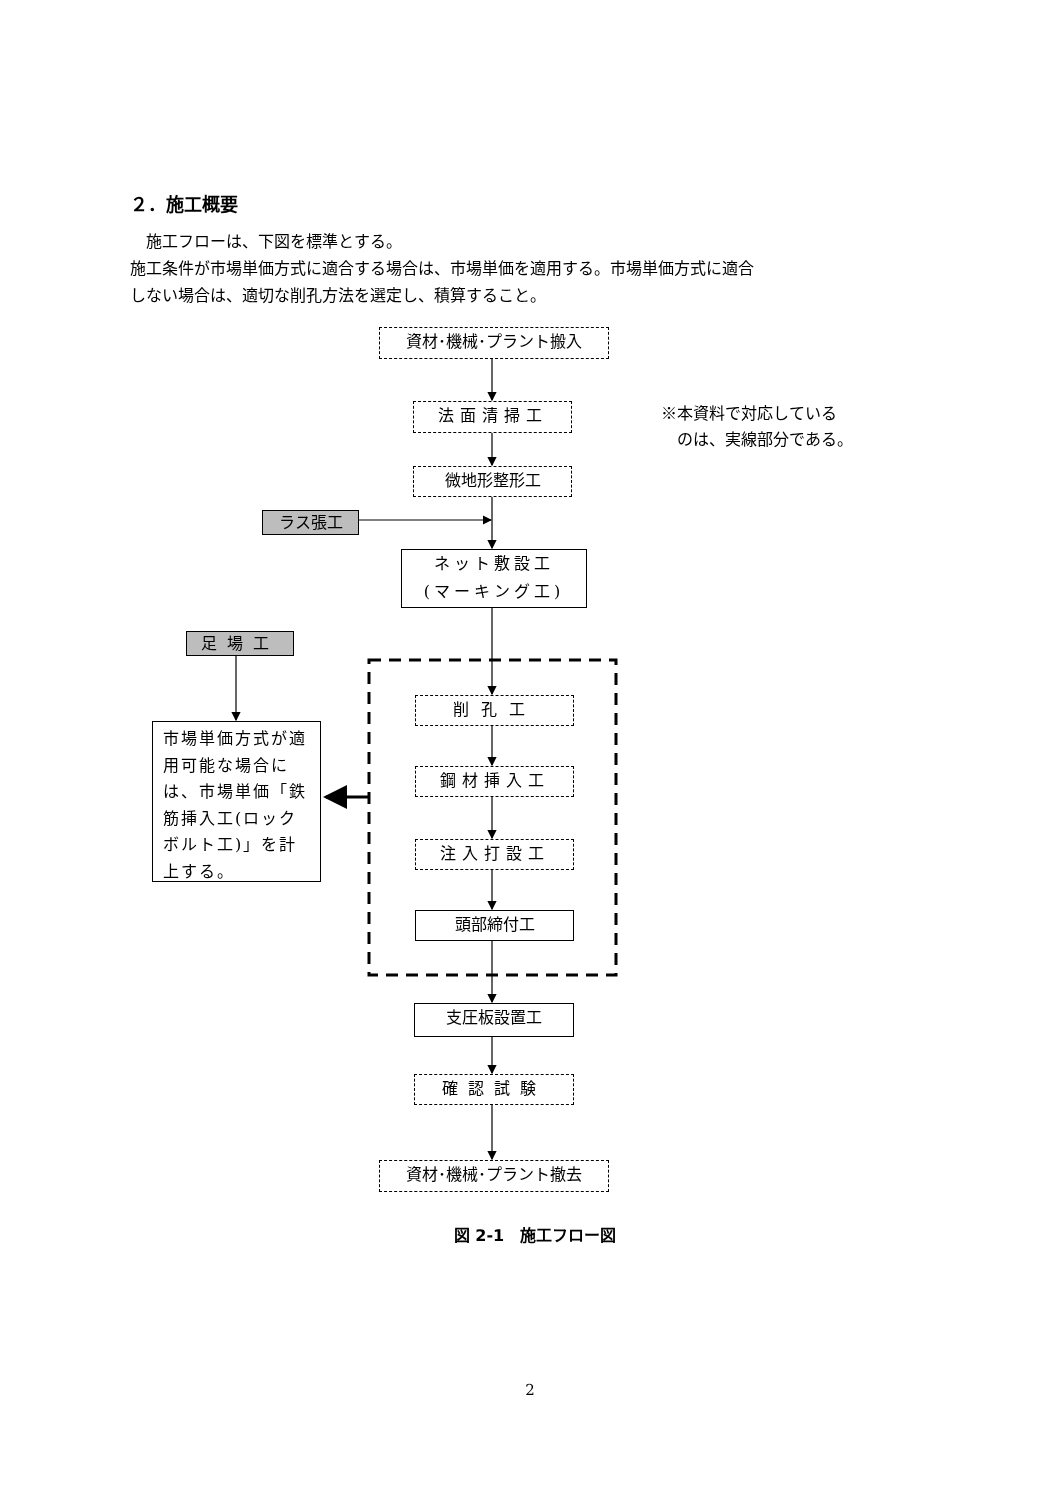２．施工概要
施工フローは、下図を標準とする。
施工条件が市場単価方式に適合する場合は、市場単価を適用する。市場単価方式に適合
しない場合は、適切な削孔方法を選定し、積算すること。
資材･機械･プラント搬入
法面清掃工
※本資料で対応している
　のは、実線部分である。
微地形整形工
ラス張工
ネット敷設工
(マーキング工)
足場工
市場単価方式が適用可能な場合には、市場単価「鉄筋挿入工(ロックボルト工)」を計上する。
削孔工
鋼材挿入工
注入打設工
頭部締付工
支圧板設置工
確認試験
資材･機械･プラント撤去
図 2-1　施工フロー図
2